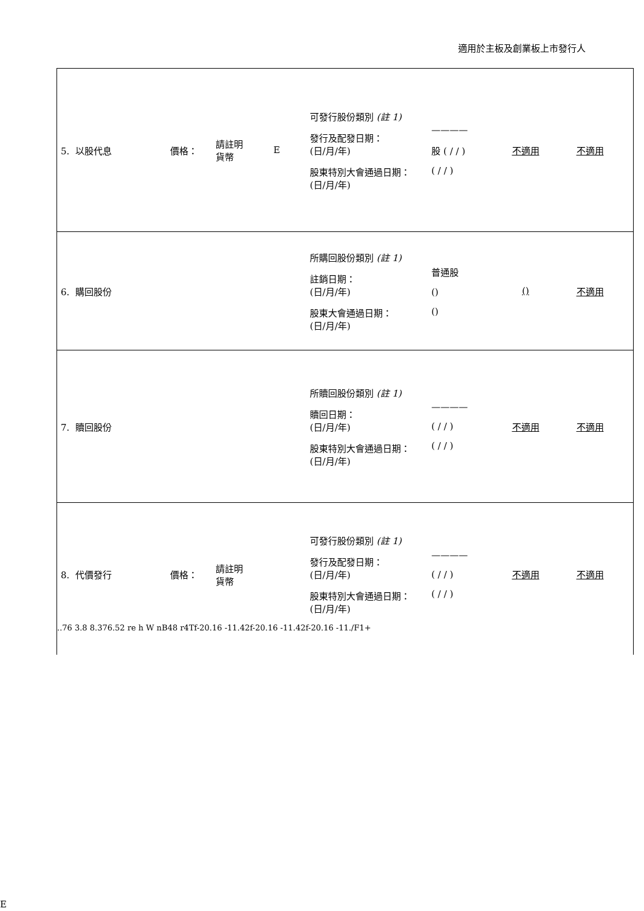適用於主板及創業板上市發行人
| 5. 以股代息 價格： 請註明 貨幣 E 可發行股份類別 (註 1) 發行及配發日期： (日/月/年) 股東特別大會通過日期： (日/月/年) ———— 股 ( / / ) ( / / ) 不適用 不適用 |
| 6. 購回股份 所購回股份類別 (註 1) 註銷日期： (日/月/年) 股東大會通過日期： (日/月/年) 普通股 () () () 不適用 |
| 7. 贖回股份 所贖回股份類別 (註 1) 贖回日期： (日/月/年) 股東特別大會通過日期： (日/月/年) ———— ( / / ) ( / / ) 不適用 不適用 |
| 8. 代價發行 價格： 請註明 貨幣 可發行股份類別 (註 1) 發行及配發日期： (日/月/年) 股東特別大會通過日期： (日/月/年) ———— ( / / ) ( / / ) 不適用 不適用 ..76 3.8 8.376.52 re h W nB48 r4Tf-20.16 -11.42f-20.16 -11.42f-20.16 -11./F1+ |
E